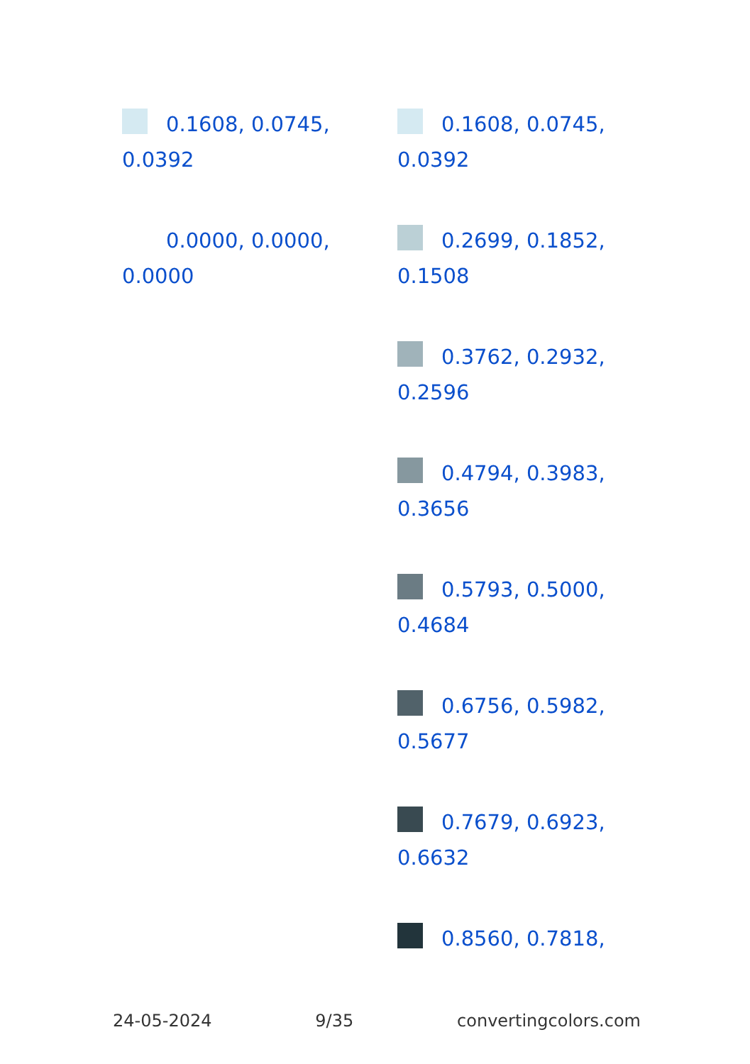0.1608, 0.0745, 0.0392
0.0000, 0.0000, 0.0000
0.1608, 0.0745, 0.0392
0.2699, 0.1852, 0.1508
0.3762, 0.2932, 0.2596
0.4794, 0.3983, 0.3656
0.5793, 0.5000, 0.4684
0.6756, 0.5982, 0.5677
0.7679, 0.6923, 0.6632
0.8560, 0.7818,
24-05-2024 9/35 convertingcolors.com